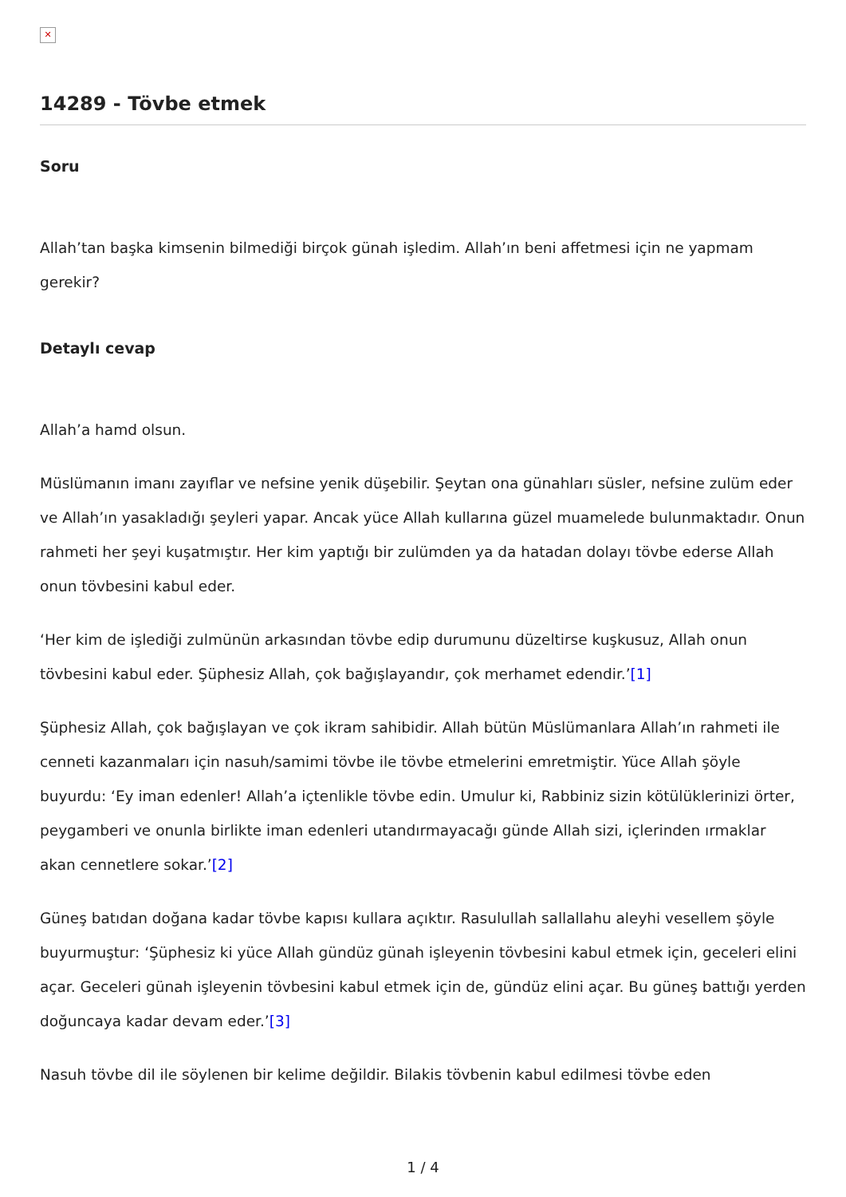✕
14289 - Tövbe etmek
Soru
Allah’tan başka kimsenin bilmediği birçok günah işledim. Allah’ın beni affetmesi için ne yapmam gerekir?
Detaylı cevap
Allah’a hamd olsun.
Müslümanın imanı zayıflar ve nefsine yenik düşebilir. Şeytan ona günahları süsler, nefsine zulüm eder ve Allah’ın yasakladığı şeyleri yapar. Ancak yüce Allah kullarına güzel muamelede bulunmaktadır. Onun rahmeti her şeyi kuşatmıştır. Her kim yaptığı bir zulümden ya da hatadan dolayı tövbe ederse Allah onun tövbesini kabul eder.
‘Her kim de işlediği zulmünün arkasından tövbe edip durumunu düzeltirse kuşkusuz, Allah onun tövbesini kabul eder. Şüphesiz Allah, çok bağışlayandır, çok merhamet edendir.’[1]
Şüphesiz Allah, çok bağışlayan ve çok ikram sahibidir. Allah bütün Müslümanlara Allah’ın rahmeti ile cenneti kazanmaları için nasuh/samimi tövbe ile tövbe etmelerini emretmiştir. Yüce Allah şöyle buyurdu: ‘Ey iman edenler! Allah’a içtenlikle tövbe edin. Umulur ki, Rabbiniz sizin kötülüklerinizi örter, peygamberi ve onunla birlikte iman edenleri utandırmayacağı günde Allah sizi, içlerinden ırmaklar akan cennetlere sokar.’[2]
Güneş batıdan doğana kadar tövbe kapısı kullara açıktır. Rasulullah sallallahu aleyhi vesellem şöyle buyurmuştur: ‘Şüphesiz ki yüce Allah gündüz günah işleyenin tövbesini kabul etmek için, geceleri elini açar. Geceleri günah işleyenin tövbesini kabul etmek için de, gündüz elini açar. Bu güneş battığı yerden doğuncaya kadar devam eder.’[3]
Nasuh tövbe dil ile söylenen bir kelime değildir. Bilakis tövbenin kabul edilmesi tövbe eden
1 / 4